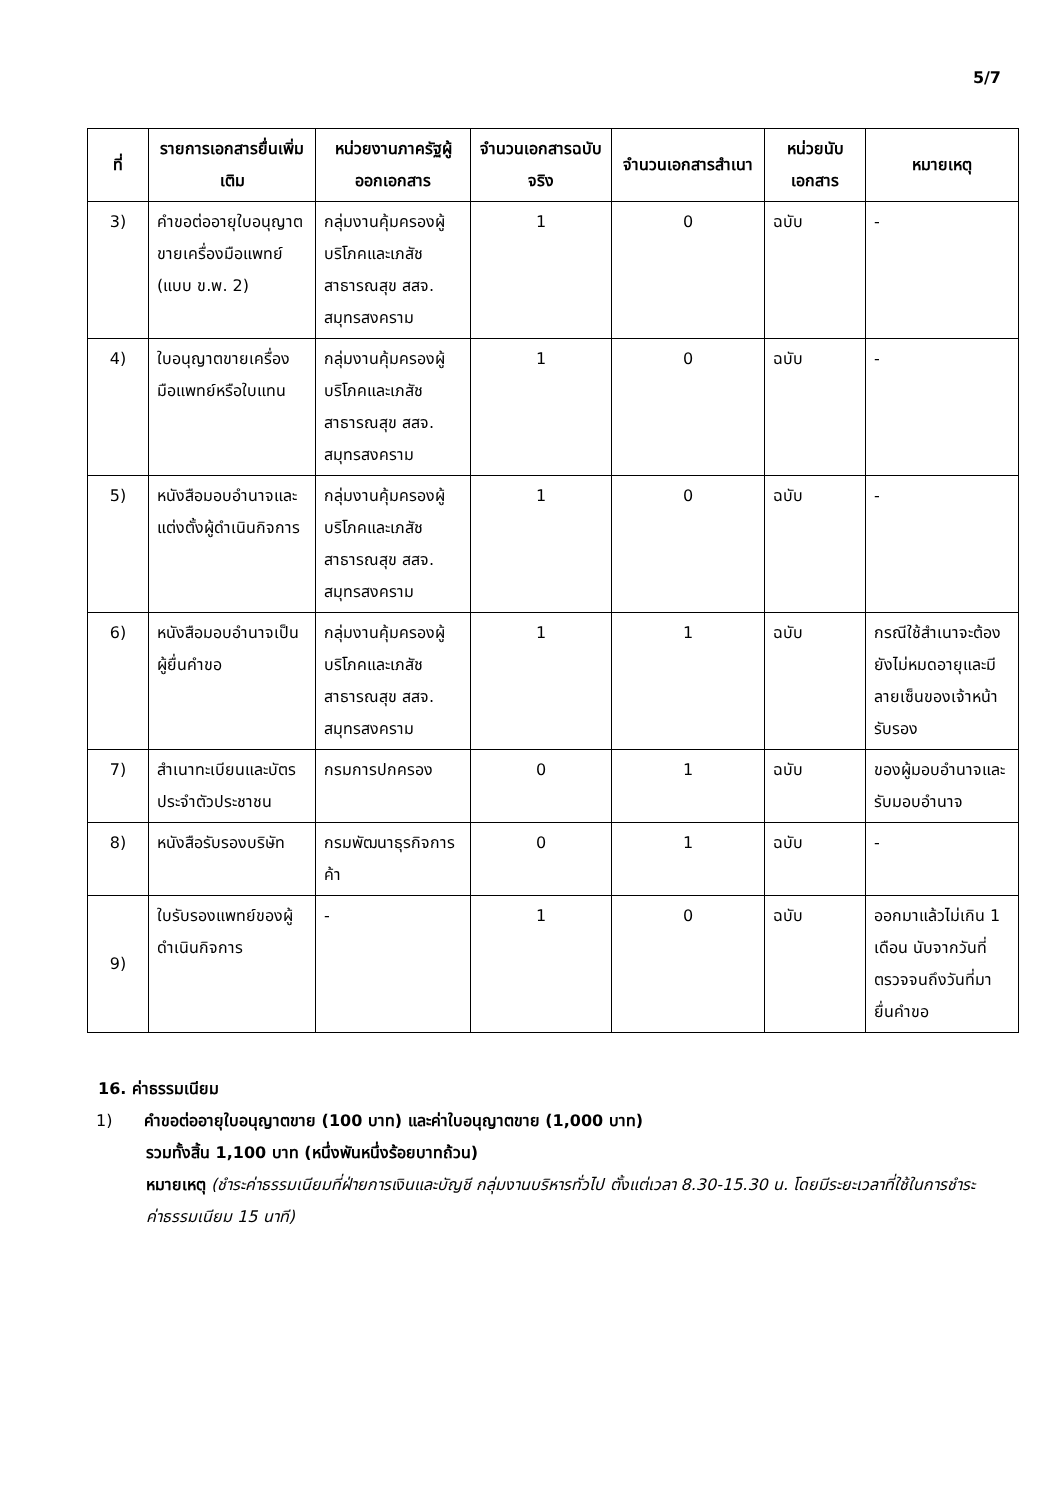5/7
| ที่ | รายการเอกสารยื่นเพิ่มเติม | หน่วยงานภาครัฐผู้ออกเอกสาร | จำนวนเอกสารฉบับจริง | จำนวนเอกสารสำเนา | หน่วยนับเอกสาร | หมายเหตุ |
| --- | --- | --- | --- | --- | --- | --- |
| 3) | คำขอต่ออายุใบอนุญาตขายเครื่องมือแพทย์ (แบบ ข.พ. 2) | กลุ่มงานคุ้มครองผู้บริโภคและเภสัชสาธารณสุข สสจ. สมุทรสงคราม | 1 | 0 | ฉบับ | - |
| 4) | ใบอนุญาตขายเครื่องมือแพทย์หรือใบแทน | กลุ่มงานคุ้มครองผู้บริโภคและเภสัชสาธารณสุข สสจ. สมุทรสงคราม | 1 | 0 | ฉบับ | - |
| 5) | หนังสือมอบอำนาจและแต่งตั้งผู้ดำเนินกิจการ | กลุ่มงานคุ้มครองผู้บริโภคและเภสัชสาธารณสุข สสจ. สมุทรสงคราม | 1 | 0 | ฉบับ | - |
| 6) | หนังสือมอบอำนาจเป็นผู้ยื่นคำขอ | กลุ่มงานคุ้มครองผู้บริโภคและเภสัชสาธารณสุข สสจ. สมุทรสงคราม | 1 | 1 | ฉบับ | กรณีใช้สำเนาจะต้องยังไม่หมดอายุและมีลายเซ็นของเจ้าหน้ารับรอง |
| 7) | สำเนาทะเบียนและบัตรประจำตัวประชาชน | กรมการปกครอง | 0 | 1 | ฉบับ | ของผู้มอบอำนาจและรับมอบอำนาจ |
| 8) | หนังสือรับรองบริษัท | กรมพัฒนาธุรกิจการค้า | 0 | 1 | ฉบับ | - |
| 9) | ใบรับรองแพทย์ของผู้ดำเนินกิจการ | - | 1 | 0 | ฉบับ | ออกมาแล้วไม่เกิน 1 เดือน นับจากวันที่ตรวจจนถึงวันที่มายื่นคำขอ |
16. ค่าธรรมเนียม
1) คำขอต่ออายุใบอนุญาตขาย (100 บาท) และค่าใบอนุญาตขาย (1,000 บาท)
รวมทั้งสิ้น 1,100 บาท (หนึ่งพันหนึ่งร้อยบาทถ้วน)
หมายเหตุ (ชำระค่าธรรมเนียมที่ฝ่ายการเงินและบัญชี กลุ่มงานบริหารทั่วไป ตั้งแต่เวลา 8.30-15.30 น. โดยมีระยะเวลาที่ใช้ในการชำระค่าธรรมเนียม 15 นาที)